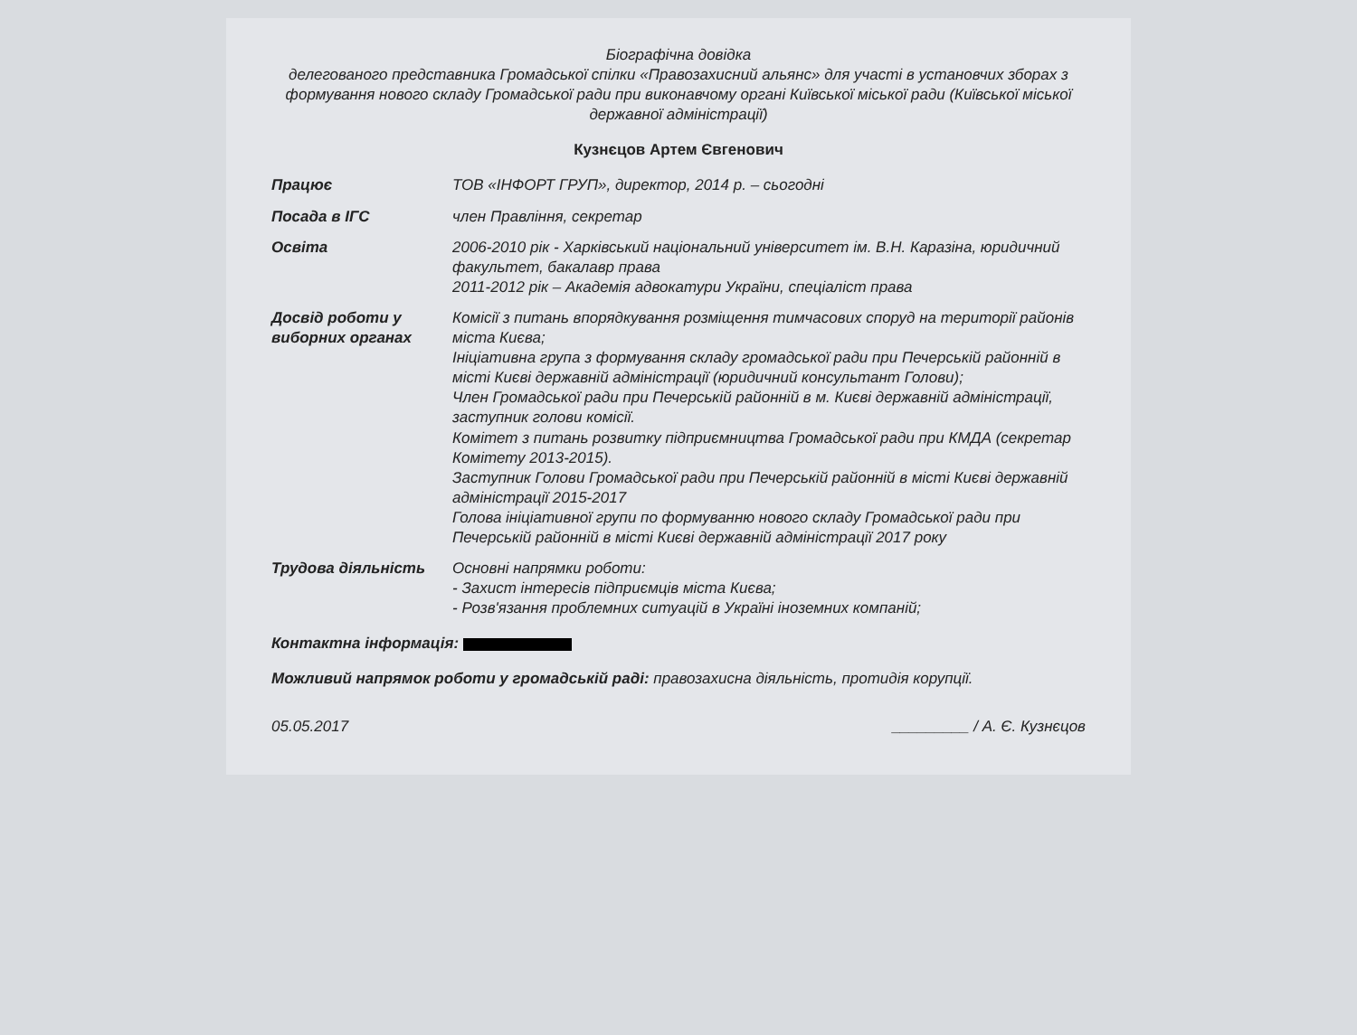Біографічна довідка
делегованого представника Громадської спілки «Правозахисний альянс» для участі в установчих зборах з формування нового складу Громадської ради при виконавчому органі Київської міської ради (Київської міської державної адміністрації)
Кузнєцов Артем Євгенович
Працює ТОВ «ІНФОРТ ГРУП», директор, 2014 р. – сьогодні
Посада в ІГС член Правління, секретар
Освіта 2006-2010 рік - Харківський національний університет ім. В.Н. Каразіна, юридичний факультет, бакалавр права
2011-2012 рік – Академія адвокатури України, спеціаліст права
Досвід роботи у виборних органах
Комісії з питань впорядкування розміщення тимчасових споруд на території районів міста Києва;
Ініціативна група з формування складу громадської ради при Печерській районній в місті Києві державній адміністрації (юридичний консультант Голови);
Член Громадської ради при Печерській районній в м. Києві державній адміністрації, заступник голови комісії.
Комітет з питань розвитку підприємництва Громадської ради при КМДА (секретар Комітету 2013-2015).
Заступник Голови Громадської ради при Печерській районній в місті Києві державній адміністрації 2015-2017
Голова ініціативної групи по формуванню нового складу Громадської ради при Печерській районній в місті Києві державній адміністрації 2017 року
Трудова діяльність Основні напрямки роботи:
- Захист інтересів підприємців міста Києва;
- Розв'язання проблемних ситуацій в Україні іноземних компаній;
Контактна інформація:
Можливий напрямок роботи у громадській раді: правозахисна діяльність, протидія корупції.
05.05.2017 _________ / А. Є. Кузнєцов